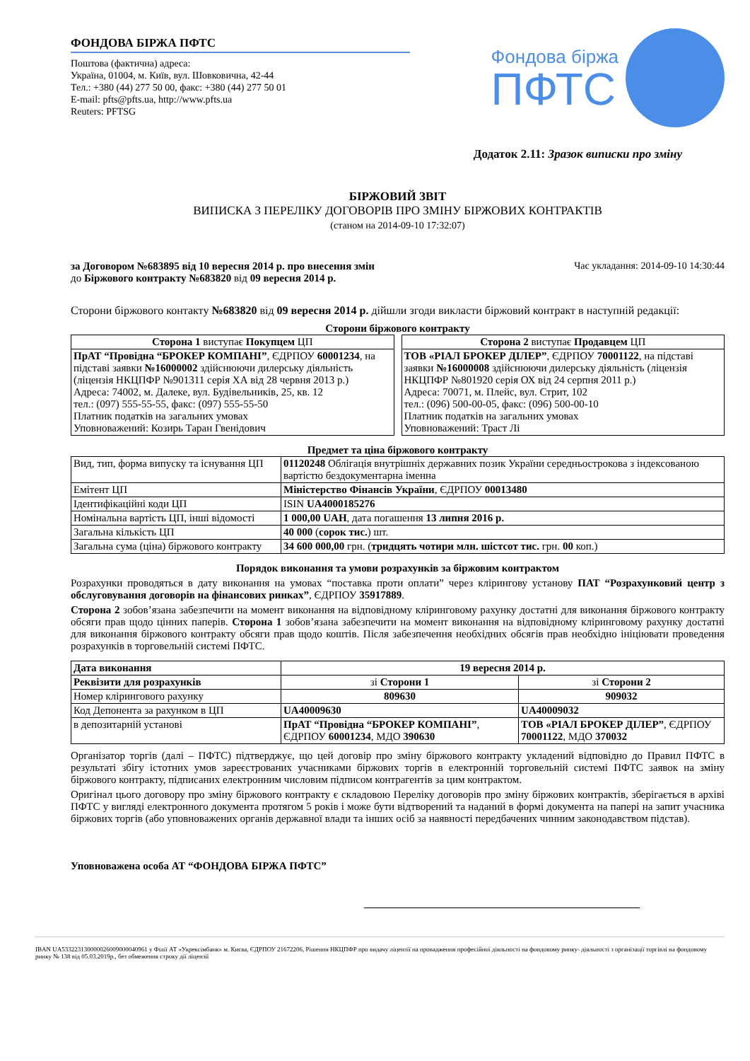ФОНДОВА БІРЖА ПФТС
Поштова (фактична) адреса:
Україна, 01004, м. Київ, вул. Шовковична, 42-44
Тел.: +380 (44) 277 50 00, факс: +380 (44) 277 50 01
E-mail: pfts@pfts.ua, http://www.pfts.ua
Reuters: PFTSG
Фондова біржа
ПФТС
Додаток 2.11: Зразок виписки про зміну
БІРЖОВИЙ ЗВІТ
ВИПИСКА З ПЕРЕЛІКУ ДОГОВОРІВ ПРО ЗМІНУ БІРЖОВИХ КОНТРАКТІВ
(станом на 2014-09-10 17:32:07)
за Договором №683895 від 10 вересня 2014 р. про внесення змін
до Біржового контракту №683820 від 09 вересня 2014 р.
Час укладання: 2014-09-10 14:30:44
Сторони біржового контакту №683820 від 09 вересня 2014 р. дійшли згоди викласти біржовий контракт в наступній редакції:
Сторони біржового контракту
| Сторона 1 виступає Покупцем ЦП |
| --- |
| ПрАТ “Провідна “БРОКЕР КОМПАНІ” , ЄДРПОУ 60001234 , на підставі заявки №16000002 здійснюючи дилерську діяльність (ліцензія НКЦПФР №901311 серія ХА від 28 червня 2013 р.) Адреса: 74002, м. Далеке, вул. Будівельників, 25, кв. 12 тел.: (097) 555-55-55, факс: (097) 555-55-50 Платник податків на загальних умовах Уповноважений: Козирь Таран Гвенідович |
| Сторона 2 виступає Продавцем ЦП |
| --- |
| ТОВ «РІАЛ БРОКЕР ДІЛЕР” , ЄДРПОУ 70001122 , на підставі заявки №16000008 здійснюючи дилерську діяльність (ліцензія НКЦПФР №801920 серія ОХ від 24 серпня 2011 р.) Адреса: 70071, м. Плейс, вул. Стрит, 102 тел.: (096) 500-00-05, факс: (096) 500-00-10 Платник податків на загальних умовах Уповноважений: Траст Лі |
Предмет та ціна біржового контракту
| Вид, тип, форма випуску та існування ЦП | 01120248 Облігація внутрішніх державних позик України середньострокова з індексованою вартістю бездокументарна іменна |
| Емітент ЦП | Міністерство Фінансів України , ЄДРПОУ 00013480 |
| Ідентифікаційні коди ЦП | ISIN UA4000185276 |
| Номінальна вартість ЦП, інші відомості | 1 000,00 UAH , дата погашення 13 липня 2016 р. |
| Загальна кількість ЦП | 40 000 ( сорок тис. ) шт. |
| Загальна сума (ціна) біржового контракту | 34 600 000,00 грн. ( тридцять чотири млн. шістсот тис. грн. 00 коп.) |
Порядок виконання та умови розрахунків за біржовим контрактом
Розрахунки проводяться в дату виконання на умовах “поставка проти оплати” через клірингову установу ПАТ “Розрахунковий центр з обслуговування договорів на фінансових ринках”, ЄДРПОУ 35917889.
Сторона 2 зобов’язана забезпечити на момент виконання на відповідному кліринговому рахунку достатні для виконання біржового контракту обсяги прав щодо цінних паперів. Сторона 1 зобов’язана забезпечити на момент виконання на відповідному кліринговому рахунку достатні для виконання біржового контракту обсяги прав щодо коштів. Після забезпечення необхідних обсягів прав необхідно ініціювати проведення розрахунків в торговельній системі ПФТС.
| Дата виконання | 19 вересня 2014 р. | |
| Реквізити для розрахунків | зі Сторони 1 | зі Сторони 2 |
| Номер клірингового рахунку | 809630 | 909032 |
| Код Депонента за рахунком в ЦП | UA40009630 | UA40009032 |
| в депозитарній установі | ПрАТ “Провідна “БРОКЕР КОМПАНІ” , ЄДРПОУ 60001234 , МДО 390630 | ТОВ «РІАЛ БРОКЕР ДІЛЕР” , ЄДРПОУ 70001122 , МДО 370032 |
Організатор торгів (далі – ПФТС) підтверджує, що цей договір про зміну біржового контракту укладений відповідно до Правил ПФТС в результаті збігу істотних умов зареєстрованих учасниками біржових торгів в електронній торговельній системі ПФТС заявок на зміну біржового контракту, підписаних електронним числовим підписом контрагентів за цим контрактом.
Оригінал цього договору про зміну біржового контракту є складовою Переліку договорів про зміну біржових контрактів, зберігається в архіві ПФТС у вигляді електронного документа протягом 5 років і може бути відтворений та наданий в формі документа на папері на запит учасника біржових торгів (або уповноважених органів державної влади та інших осіб за наявності передбачених чинним законодавством підстав).
Уповноважена особа АТ “ФОНДОВА БІРЖА ПФТС”
IBAN UA533223130000026009000040961 у Філії АТ «Укрексімбанк» м. Києва, ЄДРПОУ 21672206, Рішення НКЦПФР про видачу ліцензії на провадження професійної діяльності на фондовому ринку- діяльності з організації торгівлі на фондовому ринку № 138 від 05.03.2019р., без обмеження строку дії ліцензії